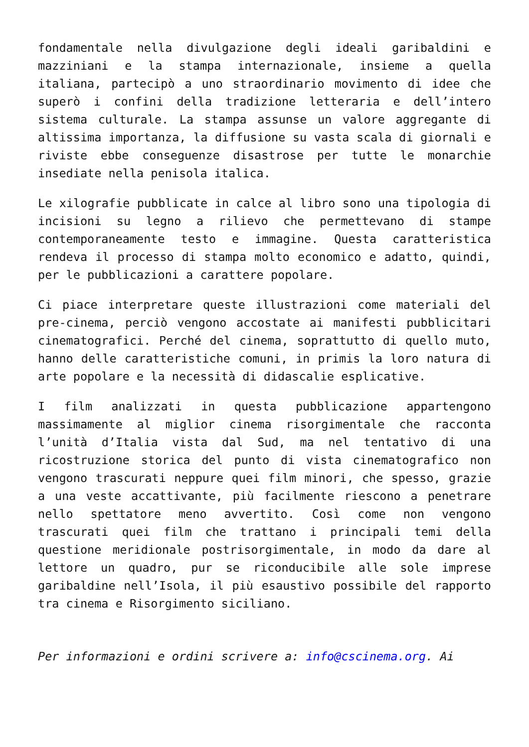fondamentale nella divulgazione degli ideali garibaldini e mazziniani e la stampa internazionale, insieme a quella italiana, partecipò a uno straordinario movimento di idee che superò i confini della tradizione letteraria e dell’intero sistema culturale. La stampa assunse un valore aggregante di altissima importanza, la diffusione su vasta scala di giornali e riviste ebbe conseguenze disastrose per tutte le monarchie insediate nella penisola italica.
Le xilografie pubblicate in calce al libro sono una tipologia di incisioni su legno a rilievo che permettevano di stampe contemporaneamente testo e immagine. Questa caratteristica rendeva il processo di stampa molto economico e adatto, quindi, per le pubblicazioni a carattere popolare.
Ci piace interpretare queste illustrazioni come materiali del pre-cinema, perciò vengono accostate ai manifesti pubblicitari cinematografici. Perché del cinema, soprattutto di quello muto, hanno delle caratteristiche comuni, in primis la loro natura di arte popolare e la necessità di didascalie esplicative.
I film analizzati in questa pubblicazione appartengono massimamente al miglior cinema risorgimentale che racconta l’unità d’Italia vista dal Sud, ma nel tentativo di una ricostruzione storica del punto di vista cinematografico non vengono trascurati neppure quei film minori, che spesso, grazie a una veste accattivante, più facilmente riescono a penetrare nello spettatore meno avvertito. Così come non vengono trascurati quei film che trattano i principali temi della questione meridionale postrisorgimentale, in modo da dare al lettore un quadro, pur se riconducibile alle sole imprese garibaldine nell’Isola, il più esaustivo possibile del rapporto tra cinema e Risorgimento siciliano.
Per informazioni e ordini scrivere a: info@cscinema.org. Ai